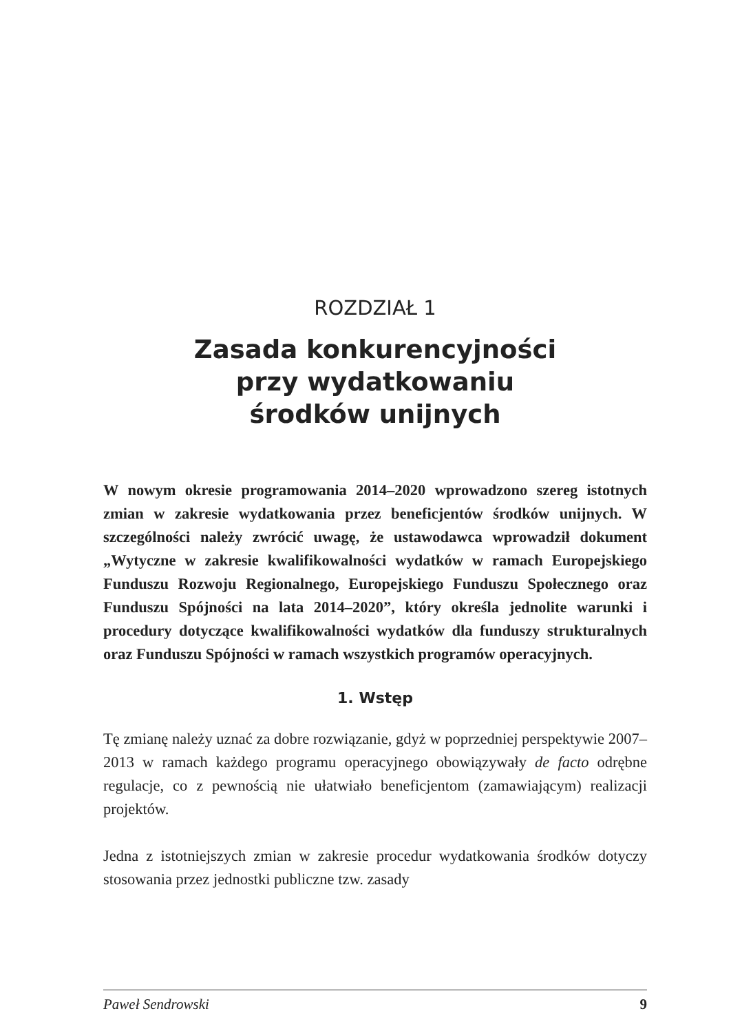ROZDZIAŁ 1
Zasada konkurencyjności
przy wydatkowaniu
środków unijnych
W nowym okresie programowania 2014–2020 wprowadzono szereg istotnych zmian w zakresie wydatkowania przez beneficjentów środków unijnych. W szczególności należy zwrócić uwagę, że ustawodawca wprowadził dokument „Wytyczne w zakresie kwalifikowalności wydatków w ramach Europejskiego Funduszu Rozwoju Regionalnego, Europejskiego Funduszu Społecznego oraz Funduszu Spójności na lata 2014–2020”, który określa jednolite warunki i procedury dotyczące kwalifikowalności wydatków dla funduszy strukturalnych oraz Funduszu Spójności w ramach wszystkich programów operacyjnych.
1. Wstęp
Tę zmianę należy uznać za dobre rozwiązanie, gdyż w poprzedniej perspektywie 2007–2013 w ramach każdego programu operacyjnego obowiązywały de facto odrębne regulacje, co z pewnością nie ułatwiało beneficjentom (zamawiającym) realizacji projektów.
Jedna z istotniejszych zmian w zakresie procedur wydatkowania środków dotyczy stosowania przez jednostki publiczne tzw. zasady
Paweł Sendrowski 9